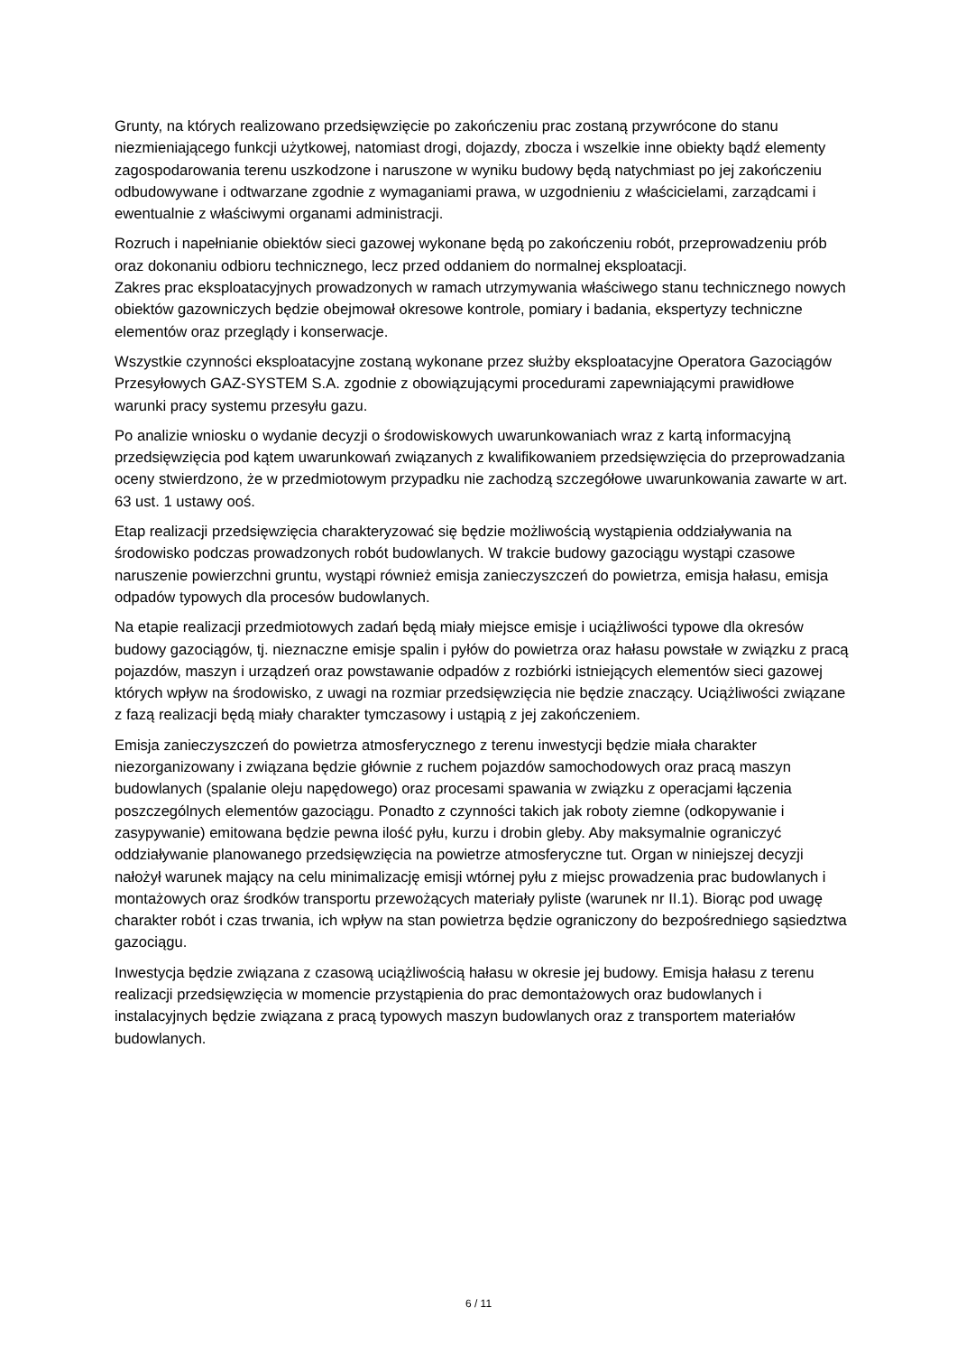Grunty, na których realizowano przedsięwzięcie po zakończeniu prac zostaną przywrócone do stanu niezmieniającego funkcji użytkowej, natomiast drogi, dojazdy, zbocza i wszelkie inne obiekty bądź elementy zagospodarowania terenu uszkodzone i naruszone w wyniku budowy będą natychmiast po jej zakończeniu odbudowywane i odtwarzane zgodnie z wymaganiami prawa, w uzgodnieniu z właścicielami, zarządcami i ewentualnie z właściwymi organami administracji.
Rozruch i napełnianie obiektów sieci gazowej wykonane będą po zakończeniu robót, przeprowadzeniu prób oraz dokonaniu odbioru technicznego, lecz przed oddaniem do normalnej eksploatacji.
Zakres prac eksploatacyjnych prowadzonych w ramach utrzymywania właściwego stanu technicznego nowych obiektów gazowniczych będzie obejmował okresowe kontrole, pomiary i badania, ekspertyzy techniczne elementów oraz przeglądy i konserwacje.
Wszystkie czynności eksploatacyjne zostaną wykonane przez służby eksploatacyjne Operatora Gazociągów Przesyłowych GAZ-SYSTEM S.A. zgodnie z obowiązującymi procedurami zapewniającymi prawidłowe warunki pracy systemu przesyłu gazu.
Po analizie wniosku o wydanie decyzji o środowiskowych uwarunkowaniach wraz z kartą informacyjną przedsięwzięcia pod kątem uwarunkowań związanych z kwalifikowaniem przedsięwzięcia do przeprowadzania oceny stwierdzono, że w przedmiotowym przypadku nie zachodzą szczegółowe uwarunkowania zawarte w art. 63 ust. 1 ustawy ooś.
Etap realizacji przedsięwzięcia charakteryzować się będzie możliwością wystąpienia oddziaływania na środowisko podczas prowadzonych robót budowlanych. W trakcie budowy gazociągu wystąpi czasowe naruszenie powierzchni gruntu, wystąpi również emisja zanieczyszczeń do powietrza, emisja hałasu, emisja odpadów typowych dla procesów budowlanych.
Na etapie realizacji przedmiotowych zadań będą miały miejsce emisje i uciążliwości typowe dla okresów budowy gazociągów, tj. nieznaczne emisje spalin i pyłów do powietrza oraz hałasu powstałe w związku z pracą pojazdów, maszyn i urządzeń oraz powstawanie odpadów z rozbiórki istniejących elementów sieci gazowej których wpływ na środowisko, z uwagi na rozmiar przedsięwzięcia nie będzie znaczący. Uciążliwości związane z fazą realizacji będą miały charakter tymczasowy i ustąpią z jej zakończeniem.
Emisja zanieczyszczeń do powietrza atmosferycznego z terenu inwestycji będzie miała charakter niezorganizowany i związana będzie głównie z ruchem pojazdów samochodowych oraz pracą maszyn budowlanych (spalanie oleju napędowego) oraz procesami spawania w związku z operacjami łączenia poszczególnych elementów gazociągu. Ponadto z czynności takich jak roboty ziemne (odkopywanie i zasypywanie) emitowana będzie pewna ilość pyłu, kurzu i drobin gleby. Aby maksymalnie ograniczyć oddziaływanie planowanego przedsięwzięcia na powietrze atmosferyczne tut. Organ w niniejszej decyzji nałożył warunek mający na celu minimalizację emisji wtórnej pyłu z miejsc prowadzenia prac budowlanych i montażowych oraz środków transportu przewożących materiały pyliste (warunek nr II.1). Biorąc pod uwagę charakter robót i czas trwania, ich wpływ na stan powietrza będzie ograniczony do bezpośredniego sąsiedztwa gazociągu.
Inwestycja będzie związana z czasową uciążliwością hałasu w okresie jej budowy. Emisja hałasu z terenu realizacji przedsięwzięcia w momencie przystąpienia do prac demontażowych oraz budowlanych i instalacyjnych będzie związana z pracą typowych maszyn budowlanych oraz z transportem materiałów budowlanych.
6 / 11